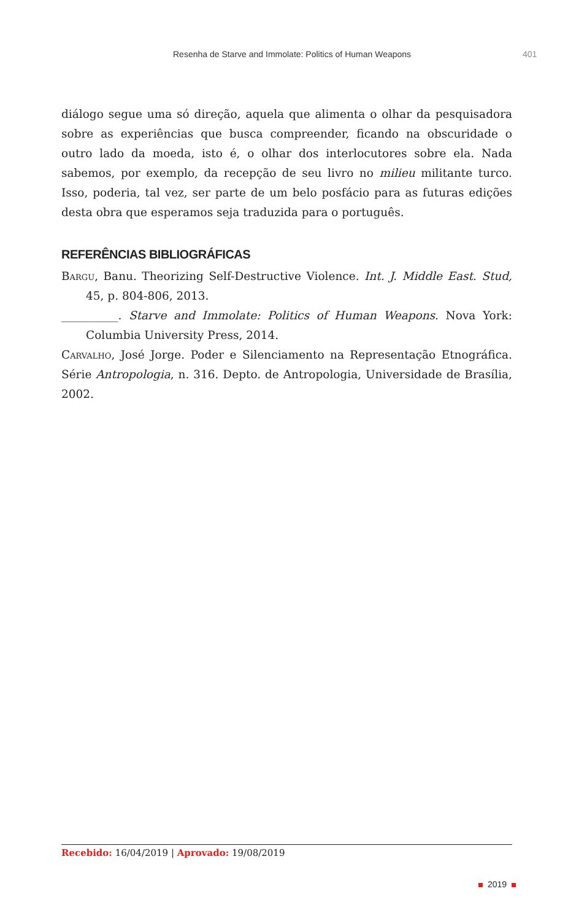Resenha de Starve and Immolate: Politics of Human Weapons 401
diálogo segue uma só direção, aquela que alimenta o olhar da pesquisadora sobre as experiências que busca compreender, ficando na obscuridade o outro lado da moeda, isto é, o olhar dos interlocutores sobre ela. Nada sabemos, por exemplo, da recepção de seu livro no milieu militante turco. Isso, poderia, tal vez, ser parte de um belo posfácio para as futuras edições desta obra que esperamos seja traduzida para o português.
REFERÊNCIAS BIBLIOGRÁFICAS
Bargu, Banu. Theorizing Self-Destructive Violence. Int. J. Middle East. Stud, 45, p. 804-806, 2013.
__________. Starve and Immolate: Politics of Human Weapons. Nova York: Columbia University Press, 2014.
Carvalho, José Jorge. Poder e Silenciamento na Representação Etnográfica. Série Antropologia, n. 316. Depto. de Antropologia, Universidade de Brasília, 2002.
Recebido: 16/04/2019 | Aprovado: 19/08/2019
2019